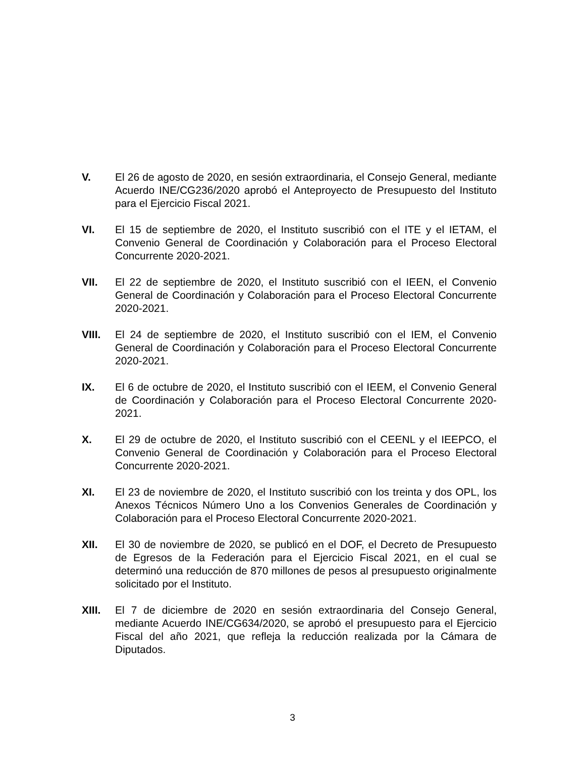V. El 26 de agosto de 2020, en sesión extraordinaria, el Consejo General, mediante Acuerdo INE/CG236/2020 aprobó el Anteproyecto de Presupuesto del Instituto para el Ejercicio Fiscal 2021.
VI. El 15 de septiembre de 2020, el Instituto suscribió con el ITE y el IETAM, el Convenio General de Coordinación y Colaboración para el Proceso Electoral Concurrente 2020-2021.
VII. El 22 de septiembre de 2020, el Instituto suscribió con el IEEN, el Convenio General de Coordinación y Colaboración para el Proceso Electoral Concurrente 2020-2021.
VIII. El 24 de septiembre de 2020, el Instituto suscribió con el IEM, el Convenio General de Coordinación y Colaboración para el Proceso Electoral Concurrente 2020-2021.
IX. El 6 de octubre de 2020, el Instituto suscribió con el IEEM, el Convenio General de Coordinación y Colaboración para el Proceso Electoral Concurrente 2020-2021.
X. El 29 de octubre de 2020, el Instituto suscribió con el CEENL y el IEEPCO, el Convenio General de Coordinación y Colaboración para el Proceso Electoral Concurrente 2020-2021.
XI. El 23 de noviembre de 2020, el Instituto suscribió con los treinta y dos OPL, los Anexos Técnicos Número Uno a los Convenios Generales de Coordinación y Colaboración para el Proceso Electoral Concurrente 2020-2021.
XII. El 30 de noviembre de 2020, se publicó en el DOF, el Decreto de Presupuesto de Egresos de la Federación para el Ejercicio Fiscal 2021, en el cual se determinó una reducción de 870 millones de pesos al presupuesto originalmente solicitado por el Instituto.
XIII. El 7 de diciembre de 2020 en sesión extraordinaria del Consejo General, mediante Acuerdo INE/CG634/2020, se aprobó el presupuesto para el Ejercicio Fiscal del año 2021, que refleja la reducción realizada por la Cámara de Diputados.
3